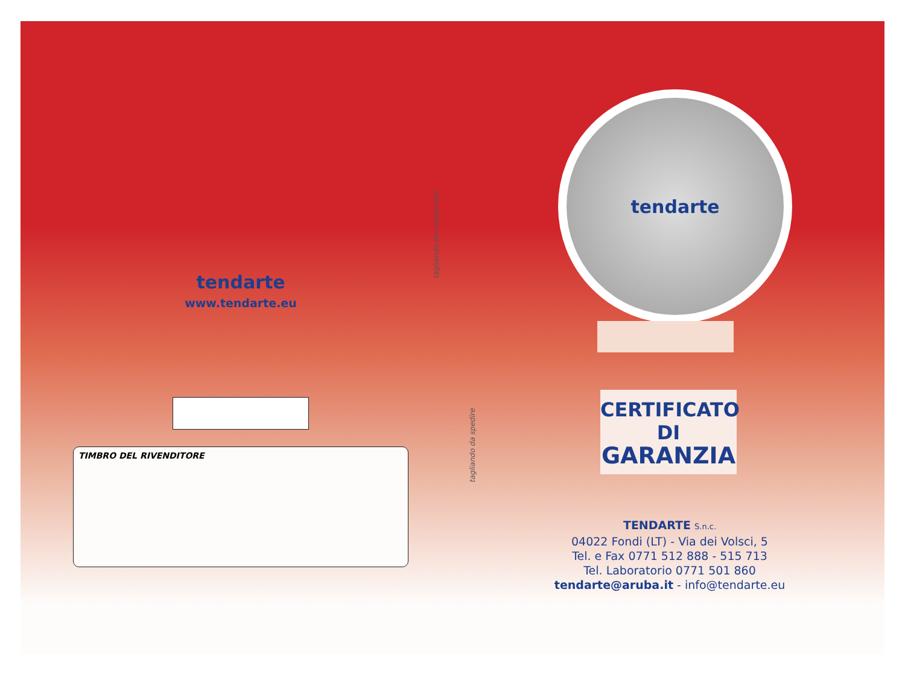tendarte
www.tendarte.eu
TIMBRO DEL RIVENDITORE
tagliando da conservare
tagliando da spedire
tendarte
CERTIFICATO
DI
GARANZIA
TENDARTE S.n.c.
04022 Fondi (LT) - Via dei Volsci, 5
Tel. e Fax 0771 512 888 - 515 713
Tel. Laboratorio 0771 501 860
tendarte@aruba.it - info@tendarte.eu